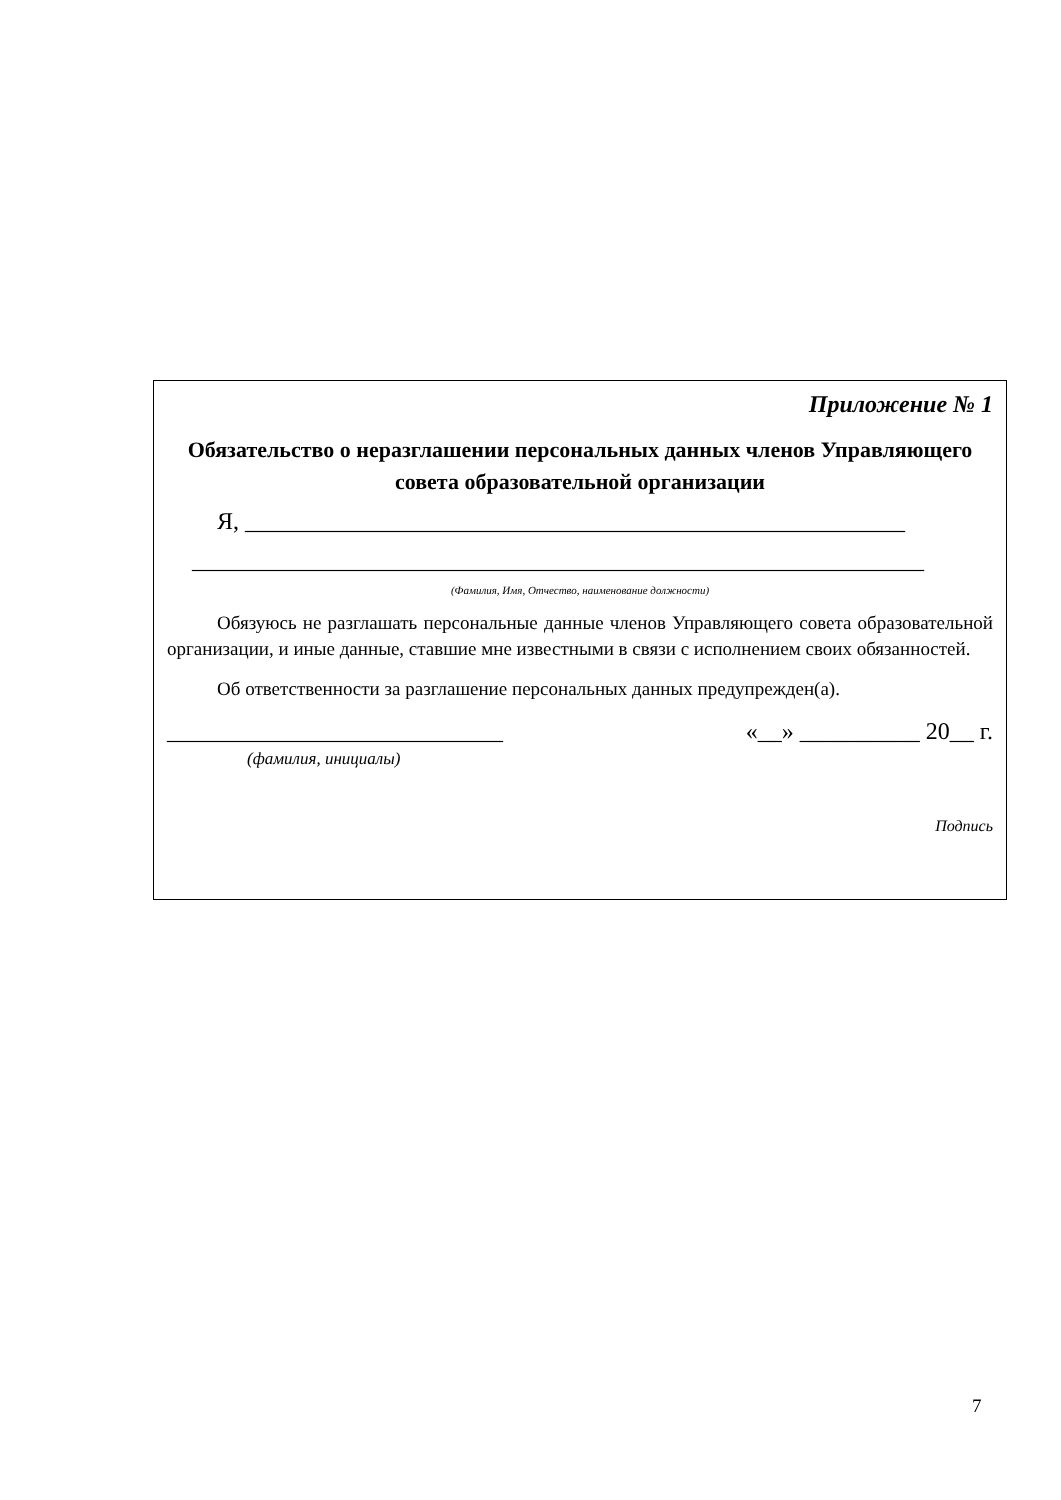Приложение № 1
Обязательство о неразглашении персональных данных членов Управляющего совета образовательной организации
Я, _______________________________________________________
_____________________________________________________________
(Фамилия, Имя, Отчество, наименование должности)
Обязуюсь не разглашать персональные данные членов Управляющего совета образовательной организации, и иные данные, ставшие мне известными в связи с исполнением своих обязанностей.
Об ответственности за разглашение персональных данных предупрежден(а).
____________________________ «__» __________ 20__ г.
(фамилия, инициалы)
Подпись
7